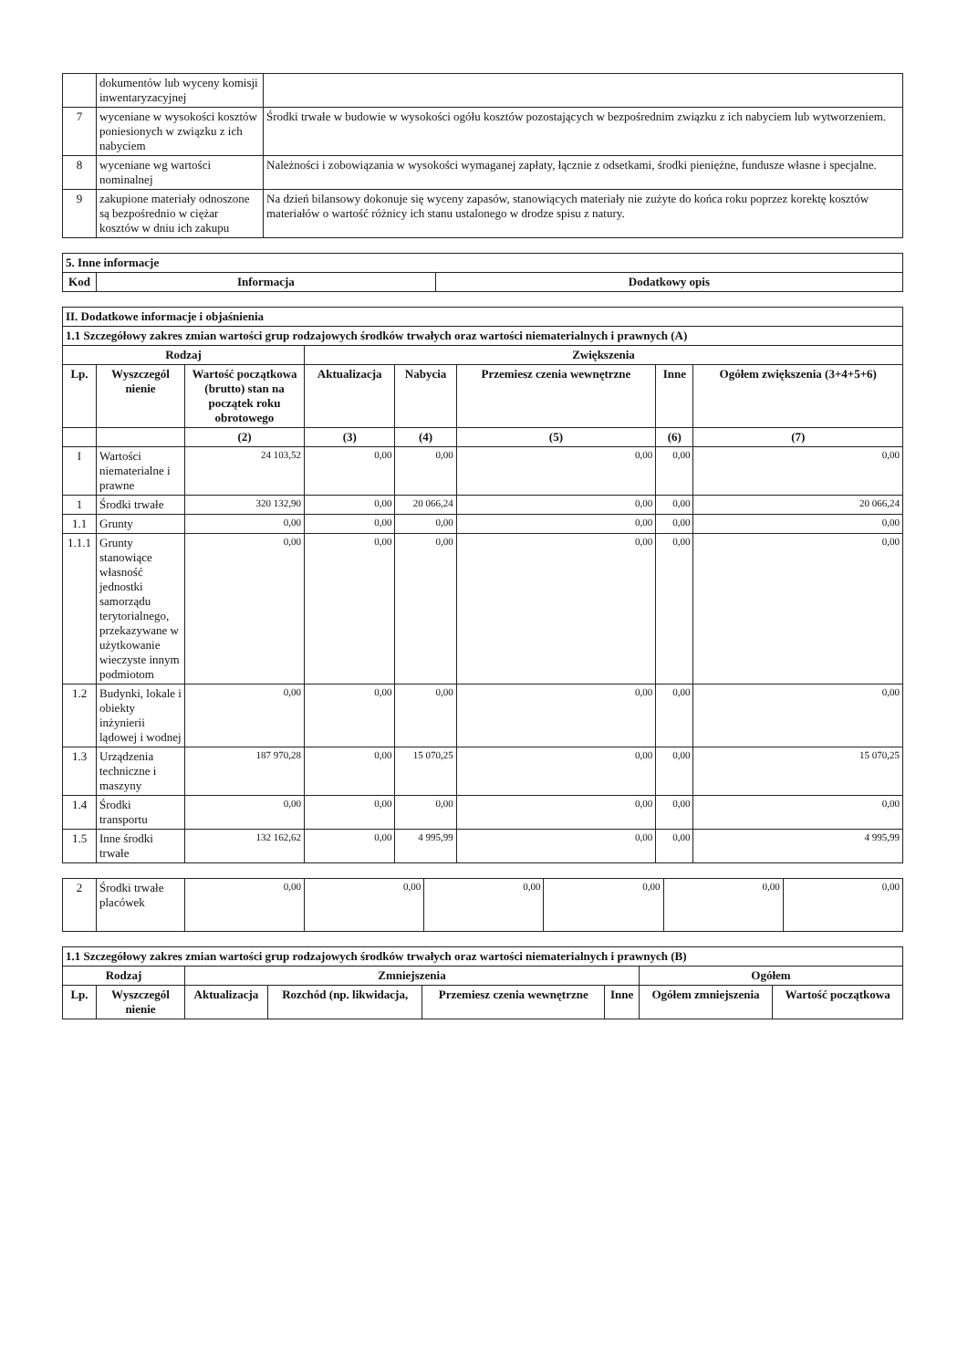| | dokumentów lub wyceny komisji inwentaryzacyjnej | |
| 7 | wyceniane w wysokości kosztów poniesionych w związku z ich nabyciem | Środki trwałe w budowie w wysokości ogółu kosztów pozostających w bezpośrednim związku z ich nabyciem lub wytworzeniem. |
| 8 | wyceniane wg wartości nominalnej | Należności i zobowiązania w wysokości wymaganej zapłaty, łącznie z odsetkami, środki pieniężne, fundusze własne i specjalne. |
| 9 | zakupione materiały odnoszone są bezpośrednio w ciężar kosztów w dniu ich zakupu | Na dzień bilansowy dokonuje się wyceny zapasów, stanowiących materiały nie zużyte do końca roku poprzez korektę kosztów materiałów o wartość różnicy ich stanu ustalonego w drodze spisu z natury. |
| 5. Inne informacje | | |
| --- | --- | --- |
| Kod | Informacja | Dodatkowy opis |
| II. Dodatkowe informacje i objaśnienia | | | | | | | |
| --- | --- | --- | --- | --- | --- | --- | --- |
| 1.1 Szczegółowy zakres zmian wartości grup rodzajowych środków trwałych oraz wartości niematerialnych i prawnych (A) | | | | | | | |
| Rodzaj | | | Zwiększenia | | | | |
| Lp. | Wyszczegól nienie | Wartość początkowa (brutto) stan na początek roku obrotowego | Aktualizacja | Nabycia | Przemiesz czenia wewnętrzne | Inne | Ogółem zwiększenia (3+4+5+6) |
| | | (2) | (3) | (4) | (5) | (6) | (7) |
| I | Wartości niematerialne i prawne | 24 103,52 | 0,00 | 0,00 | 0,00 | 0,00 | 0,00 |
| 1 | Środki trwałe | 320 132,90 | 0,00 | 20 066,24 | 0,00 | 0,00 | 20 066,24 |
| 1.1 | Grunty | 0,00 | 0,00 | 0,00 | 0,00 | 0,00 | 0,00 |
| 1.1.1 | Grunty stanowiące własność jednostki samorządu terytorialnego, przekazywane w użytkowanie wieczyste innym podmiotom | 0,00 | 0,00 | 0,00 | 0,00 | 0,00 | 0,00 |
| 1.2 | Budynki, lokale i obiekty inżynierii lądowej i wodnej | 0,00 | 0,00 | 0,00 | 0,00 | 0,00 | 0,00 |
| 1.3 | Urządzenia techniczne i maszyny | 187 970,28 | 0,00 | 15 070,25 | 0,00 | 0,00 | 15 070,25 |
| 1.4 | Środki transportu | 0,00 | 0,00 | 0,00 | 0,00 | 0,00 | 0,00 |
| 1.5 | Inne środki trwałe | 132 162,62 | 0,00 | 4 995,99 | 0,00 | 0,00 | 4 995,99 |
| 2 | Środki trwałe placówek | 0,00 | 0,00 | 0,00 | 0,00 | 0,00 | 0,00 |
| 1.1 Szczegółowy zakres zmian wartości grup rodzajowych środków trwałych oraz wartości niematerialnych i prawnych (B) | | | | | | | |
| --- | --- | --- | --- | --- | --- | --- | --- |
| Rodzaj | | Zmniejszenia | | | | Ogółem | |
| Lp. | Wyszczegól nienie | Aktualizacja | Rozchód (np. likwidacja, | Przemiesz czenia wewnętrzne | Inne | Ogółem zmniejszenia | Wartość początkowa |